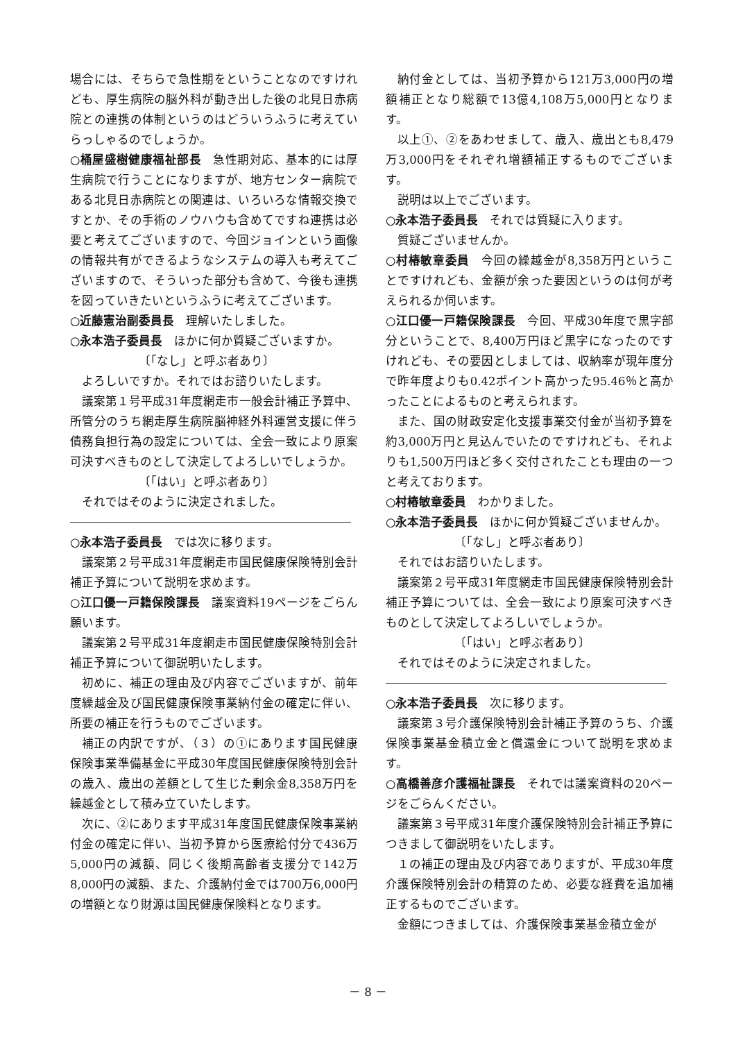場合には、そちらで急性期をということなのですけれども、厚生病院の脳外科が動き出した後の北見日赤病院との連携の体制というのはどういうふうに考えていらっしゃるのでしょうか。
○桶屋盛樹健康福祉部長　急性期対応、基本的には厚生病院で行うことになりますが、地方センター病院である北見日赤病院との関連は、いろいろな情報交換ですとか、その手術のノウハウも含めてですね連携は必要と考えてございますので、今回ジョインという画像の情報共有ができるようなシステムの導入も考えてございますので、そういった部分も含めて、今後も連携を図っていきたいというふうに考えてございます。
○近藤憲治副委員長　理解いたしました。
○永本浩子委員長　ほかに何か質疑ございますか。
〔「なし」と呼ぶ者あり〕
よろしいですか。それではお諮りいたします。
議案第１号平成31年度網走市一般会計補正予算中、所管分のうち網走厚生病院脳神経外科運営支援に伴う債務負担行為の設定については、全会一致により原案可決すべきものとして決定してよろしいでしょうか。
〔「はい」と呼ぶ者あり〕
それではそのように決定されました。
○永本浩子委員長　では次に移ります。
議案第２号平成31年度網走市国民健康保険特別会計補正予算について説明を求めます。
○江口優一戸籍保険課長　議案資料19ページをごらん願います。
議案第２号平成31年度網走市国民健康保険特別会計補正予算について御説明いたします。
初めに、補正の理由及び内容でございますが、前年度繰越金及び国民健康保険事業納付金の確定に伴い、所要の補正を行うものでございます。
補正の内訳ですが、（３）の①にあります国民健康保険事業準備基金に平成30年度国民健康保険特別会計の歳入、歳出の差額として生じた剰余金8,358万円を繰越金として積み立ていたします。
次に、②にあります平成31年度国民健康保険事業納付金の確定に伴い、当初予算から医療給付分で436万5,000円の減額、同じく後期高齢者支援分で142万8,000円の減額、また、介護納付金では700万6,000円の増額となり財源は国民健康保険料となります。
納付金としては、当初予算から121万3,000円の増額補正となり総額で13億4,108万5,000円となります。
以上①、②をあわせまして、歳入、歳出とも8,479万3,000円をそれぞれ増額補正するものでございます。
説明は以上でございます。
○永本浩子委員長　それでは質疑に入ります。
質疑ございませんか。
○村椿敏章委員　今回の繰越金が8,358万円ということですけれども、金額が余った要因というのは何が考えられるか伺います。
○江口優一戸籍保険課長　今回、平成30年度で黒字部分ということで、8,400万円ほど黒字になったのですけれども、その要因としましては、収納率が現年度分で昨年度よりも0.42ポイント高かった95.46％と高かったことによるものと考えられます。
また、国の財政安定化支援事業交付金が当初予算を約3,000万円と見込んでいたのですけれども、それよりも1,500万円ほど多く交付されたことも理由の一つと考えております。
○村椿敏章委員　わかりました。
○永本浩子委員長　ほかに何か質疑ございませんか。
〔「なし」と呼ぶ者あり〕
それではお諮りいたします。
議案第２号平成31年度網走市国民健康保険特別会計補正予算については、全会一致により原案可決すべきものとして決定してよろしいでしょうか。
〔「はい」と呼ぶ者あり〕
それではそのように決定されました。
○永本浩子委員長　次に移ります。
議案第３号介護保険特別会計補正予算のうち、介護保険事業基金積立金と償還金について説明を求めます。
○高橋善彦介護福祉課長　それでは議案資料の20ページをごらんください。
議案第３号平成31年度介護保険特別会計補正予算につきまして御説明をいたします。
１の補正の理由及び内容でありますが、平成30年度介護保険特別会計の精算のため、必要な経費を追加補正するものでございます。
金額につきましては、介護保険事業基金積立金が
－ 8 －